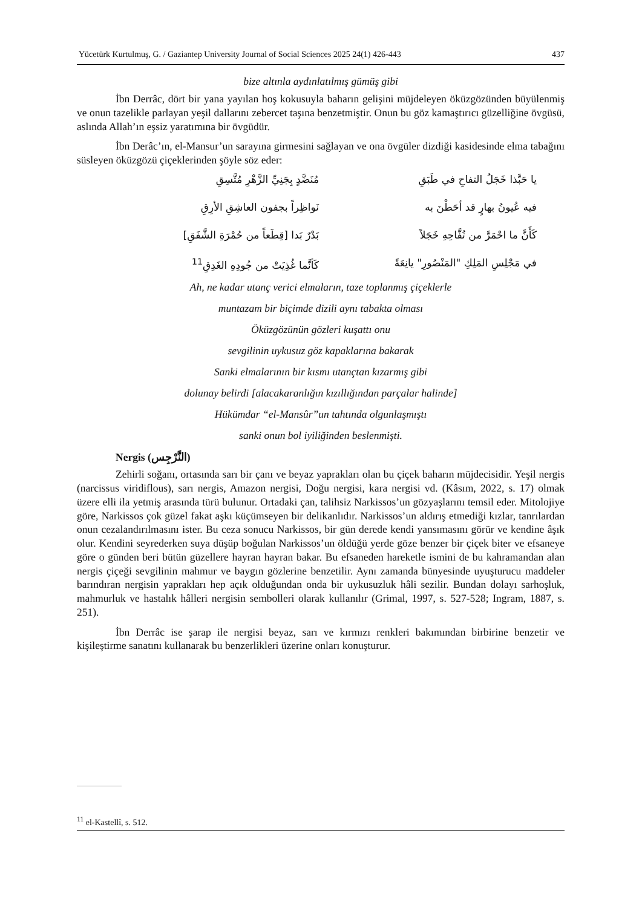Yücetürk Kurtulmuş, G. / Gaziantep University Journal of Social Sciences 2025 24(1) 426-443 437
bize altınla aydınlatılmış gümüş gibi
İbn Derrâc, dört bir yana yayılan hoş kokusuyla baharın gelişini müjdeleyen öküzgözünden büyülenmiş ve onun tazelikle parlayan yeşil dallarını zebercet taşına benzetmiştir. Onun bu göz kamaştırıcı güzelliğine övgüsü, aslında Allah’ın eşsiz yaratımına bir övgüdür.
İbn Derâc’ın, el-Mansur’un sarayına girmesini sağlayan ve ona övgüler dizdiği kasidesinde elma tabağını süsleyen öküzgözü çiçeklerinden şöyle söz eder:
يا حَبَّذا خَجَلُ التفاحِ في طَبَقِ مُنَضَّدٍ بِجَنِيِّ الزَّهْرِ مُتَّسِقِ فيه عُيونُ بهارٍ قد أحَطْنَ به نَواظِراً بجفون العاشِقِ الأرِقِ كَأَنَّ ما احْمَرَّ من تُفَّاحِهِ خَجَلاً بَدْرٌ بَدا [قِطَعاً من حُمْرَةِ الشَّفَقِ] في مَجْلِسِ المَلِكِ "المَنْصُورِ" يانِعَةً كَأنَّما غُذِيَتْ من جُودِهِ الغَدِقِ<sup>11</sup>
Ah, ne kadar utanç verici elmaların, taze toplanmış çiçeklerle
muntazam bir biçimde dizili aynı tabakta olması
Öküzgözünün gözleri kuşattı onu
sevgilinin uykusuz göz kapaklarına bakarak
Sanki elmalarının bir kısmı utançtan kızarmış gibi
dolunay belirdi [alacakaranlığın kızıllığından parçalar halinde]
Hükümdar “el-Mansûr”un tahtında olgunlaşmıştı
sanki onun bol iyiliğinden beslenmişti.
Nergis (النَّرْجِس)
Zehirli soğanı, ortasında sarı bir çanı ve beyaz yaprakları olan bu çiçek baharın müjdecisidir. Yeşil nergis (narcissus viridiflous), sarı nergis, Amazon nergisi, Doğu nergisi, kara nergisi vd. (Kâsım, 2022, s. 17) olmak üzere elli ila yetmiş arasında türü bulunur. Ortadaki çan, talihsiz Narkissos’un gözyaşlarını temsil eder. Mitolojiye göre, Narkissos çok güzel fakat aşkı küçümseyen bir delikanlıdır. Narkissos’un aldırış etmediği kızlar, tanrılardan onun cezalandırılmasını ister. Bu ceza sonucu Narkissos, bir gün derede kendi yansımasını görür ve kendine âşık olur. Kendini seyrederken suya düşüp boğulan Narkissos’un öldüğü yerde göze benzer bir çiçek biter ve efsaneye göre o günden beri bütün güzellere hayran hayran bakar. Bu efsaneden hareketle ismini de bu kahramandan alan nergis çiçeği sevgilinin mahmur ve baygın gözlerine benzetilir. Aynı zamanda bünyesinde uyuşturucu maddeler barındıran nergisin yaprakları hep açık olduğundan onda bir uykusuzluk hâli sezilir. Bundan dolayı sarhoşluk, mahmurluk ve hastalık hâlleri nergisin sembolleri olarak kullanılır (Grimal, 1997, s. 527-528; Ingram, 1887, s. 251).
İbn Derrâc ise şarap ile nergisi beyaz, sarı ve kırmızı renkleri bakımından birbirine benzetir ve kişileştirme sanatını kullanarak bu benzerlikleri üzerine onları konuşturur.
<sup>11</sup> el-Kastellî, s. 512.